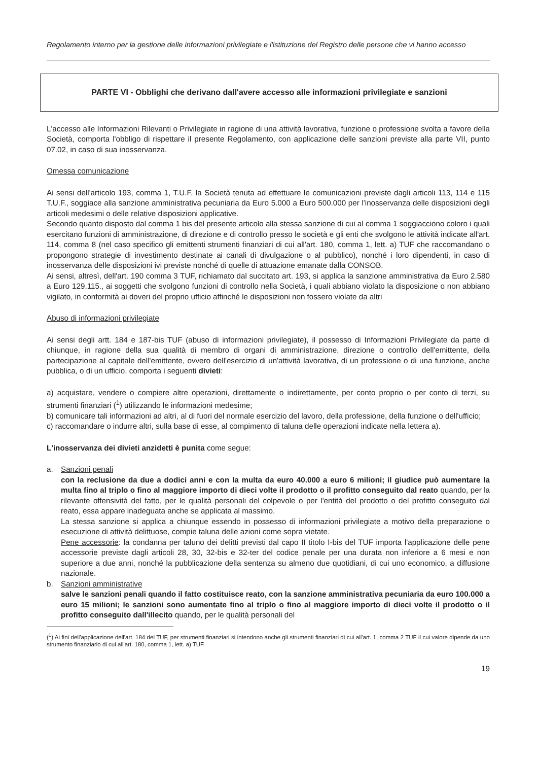Regolamento interno per la gestione delle informazioni privilegiate e l'istituzione del Registro delle persone che vi hanno accesso
PARTE VI - Obblighi che derivano dall'avere accesso alle informazioni privilegiate e sanzioni
L'accesso alle Informazioni Rilevanti o Privilegiate in ragione di una attività lavorativa, funzione o professione svolta a favore della Società, comporta l'obbligo di rispettare il presente Regolamento, con applicazione delle sanzioni previste alla parte VII, punto 07.02, in caso di sua inosservanza.
Omessa comunicazione
Ai sensi dell'articolo 193, comma 1, T.U.F. la Società tenuta ad effettuare le comunicazioni previste dagli articoli 113, 114 e 115 T.U.F., soggiace alla sanzione amministrativa pecuniaria da Euro 5.000 a Euro 500.000 per l'inosservanza delle disposizioni degli articoli medesimi o delle relative disposizioni applicative.
Secondo quanto disposto dal comma 1 bis del presente articolo alla stessa sanzione di cui al comma 1 soggiacciono coloro i quali esercitano funzioni di amministrazione, di direzione e di controllo presso le società e gli enti che svolgono le attività indicate all'art. 114, comma 8 (nel caso specifico gli emittenti strumenti finanziari di cui all'art. 180, comma 1, lett. a) TUF che raccomandano o propongono strategie di investimento destinate ai canali di divulgazione o al pubblico), nonché i loro dipendenti, in caso di inosservanza delle disposizioni ivi previste nonché di quelle di attuazione emanate dalla CONSOB.
Ai sensi, altresì, dell'art. 190 comma 3 TUF, richiamato dal succitato art. 193, si applica la sanzione amministrativa da Euro 2.580 a Euro 129.115., ai soggetti che svolgono funzioni di controllo nella Società, i quali abbiano violato la disposizione o non abbiano vigilato, in conformità ai doveri del proprio ufficio affinché le disposizioni non fossero violate da altri
Abuso di informazioni privilegiate
Ai sensi degli artt. 184 e 187-bis TUF (abuso di informazioni privilegiate), il possesso di Informazioni Privilegiate da parte di chiunque, in ragione della sua qualità di membro di organi di amministrazione, direzione o controllo dell'emittente, della partecipazione al capitale dell'emittente, ovvero dell'esercizio di un'attività lavorativa, di un professione o di una funzione, anche pubblica, o di un ufficio, comporta i seguenti divieti:
a) acquistare, vendere o compiere altre operazioni, direttamente o indirettamente, per conto proprio o per conto di terzi, su strumenti finanziari (<sup>1</sup>) utilizzando le informazioni medesime;
b) comunicare tali informazioni ad altri, al di fuori del normale esercizio del lavoro, della professione, della funzione o dell'ufficio;
c) raccomandare o indurre altri, sulla base di esse, al compimento di taluna delle operazioni indicate nella lettera a).
L'inosservanza dei divieti anzidetti è punita come segue:
a. Sanzioni penali
con la reclusione da due a dodici anni e con la multa da euro 40.000 a euro 6 milioni; il giudice può aumentare la multa fino al triplo o fino al maggiore importo di dieci volte il prodotto o il profitto conseguito dal reato quando, per la rilevante offensività del fatto, per le qualità personali del colpevole o per l'entità del prodotto o del profitto conseguito dal reato, essa appare inadeguata anche se applicata al massimo.
La stessa sanzione si applica a chiunque essendo in possesso di informazioni privilegiate a motivo della preparazione o esecuzione di attività delittuose, compie taluna delle azioni come sopra vietate.
Pene accessorie: la condanna per taluno dei delitti previsti dal capo II titolo I-bis del TUF importa l'applicazione delle pene accessorie previste dagli articoli 28, 30, 32-bis e 32-ter del codice penale per una durata non inferiore a 6 mesi e non superiore a due anni, nonché la pubblicazione della sentenza su almeno due quotidiani, di cui uno economico, a diffusione nazionale.
b. Sanzioni amministrative
salve le sanzioni penali quando il fatto costituisce reato, con la sanzione amministrativa pecuniaria da euro 100.000 a euro 15 milioni; le sanzioni sono aumentate fino al triplo o fino al maggiore importo di dieci volte il prodotto o il profitto conseguito dall'illecito quando, per le qualità personali del
(<sup>1</sup>) Ai fini dell'applicazione dell'art. 184 del TUF, per strumenti finanziari si intendono anche gli strumenti finanziari di cui all'art. 1, comma 2 TUF il cui valore dipende da uno strumento finanziario di cui all'art. 180, comma 1, lett. a) TUF.
19